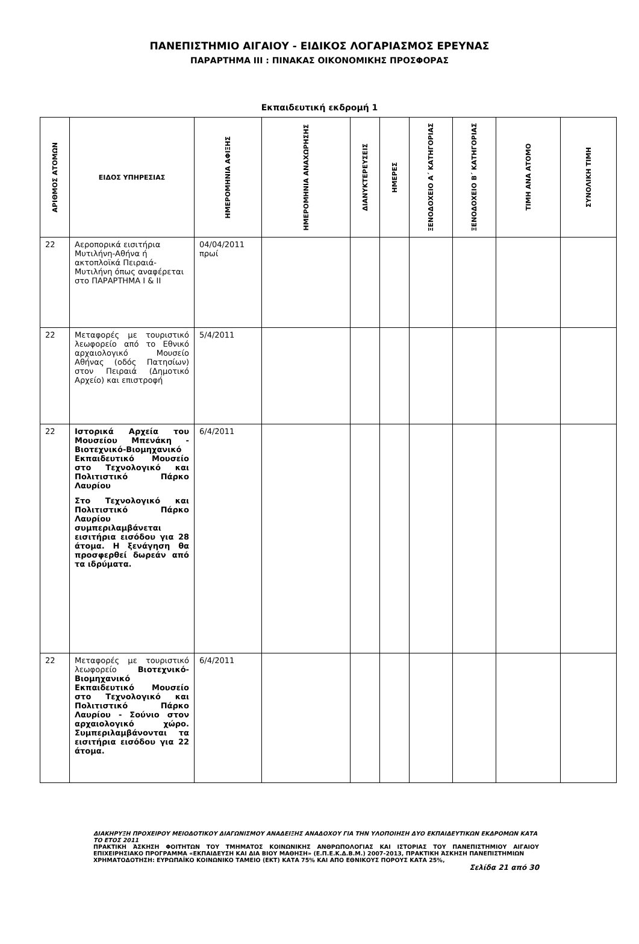ΠΑΝΕΠΙΣΤΗΜΙΟ ΑΙΓΑΙΟΥ - ΕΙΔΙΚΟΣ ΛΟΓΑΡΙΑΣΜΟΣ ΕΡΕΥΝΑΣ
ΠΑΡΑΡΤΗΜΑ ΙΙΙ : ΠΙΝΑΚΑΣ ΟΙΚΟΝΟΜΙΚΗΣ ΠΡΟΣΦΟΡΑΣ
Εκπαιδευτική εκδρομή 1
| ΑΡΙΘΜΟΣ ΑΤΟΜΩΝ | ΕΙΔΟΣ ΥΠΗΡΕΣΙΑΣ | ΗΜΕΡΟΜΗΝΙΑ ΑΦΙΞΗΣ | ΗΜΕΡΟΜΗΝΙΑ ΑΝΑΧΩΡΗΣΗΣ | ΔΙΑΝΥΚΤΕΡΕΥΣΕΙΣ | ΗΜΕΡΕΣ | ΞΕΝΟΔΟΧΕΙΟ Α΄ ΚΑΤΗΓΟΡΙΑΣ | ΞΕΝΟΔΟΧΕΙΟ Β΄ ΚΑΤΗΓΟΡΙΑΣ | ΤΙΜΗ ΑΝΑ ΑΤΟΜΟ | ΣΥΝΟΛΙΚΗ ΤΙΜΗ |
| --- | --- | --- | --- | --- | --- | --- | --- | --- | --- |
| 22 | Αεροπορικά εισιτήρια Μυτιλήνη-Αθήνα ή ακτοπλοϊκά Πειραιά-Μυτιλήνη όπως αναφέρεται στο ΠΑΡΑΡΤΗΜΑ Ι & ΙΙ | 04/04/2011 πρωί | | | | | | | |
| 22 | Μεταφορές με τουριστικό λεωφορείο από το Εθνικό αρχαιολογικό Μουσείο Αθήνας (οδός Πατησίων) στον Πειραιά (Δημοτικό Αρχείο) και επιστροφή | 5/4/2011 | | | | | | | |
| 22 | Ιστορικά Αρχεία του Μουσείου Μπενάκη - Βιοτεχνικό-Βιομηχανικό Εκπαιδευτικό Μουσείο στο Τεχνολογικό και Πολιτιστικό Πάρκο Λαυρίου Στο Τεχνολογικό και Πολιτιστικό Πάρκο Λαυρίου συμπεριλαμβάνεται εισιτήρια εισόδου για 28 άτομα. Η ξενάγηση θα προσφερθεί δωρεάν από τα ιδρύματα. | 6/4/2011 | | | | | | | |
| 22 | Μεταφορές με τουριστικό λεωφορείο Βιοτεχνικό-Βιομηχανικό Εκπαιδευτικό Μουσείο στο Τεχνολογικό και Πολιτιστικό Πάρκο Λαυρίου - Σούνιο στον αρχαιολογικό χώρο. Συμπεριλαμβάνονται τα εισιτήρια εισόδου για 22 άτομα. | 6/4/2011 | | | | | | | |
ΔΙΑΚΗΡΥΞΗ ΠΡΟΧΕΙΡΟΥ ΜΕΙΟΔΟΤΙΚΟΥ ΔΙΑΓΩΝΙΣΜΟΥ ΑΝΑΔΕΙΞΗΣ ΑΝΑΔΟΧΟΥ ΓΙΑ ΤΗΝ ΥΛΟΠΟΙΗΣΗ ΔΥΟ ΕΚΠΑΙΔΕΥΤΙΚΩΝ ΕΚΔΡΟΜΩΝ ΚΑΤΑ ΤΟ ΕΤΟΣ 2011
ΠΡΑΚΤΙΚΗ ΆΣΚΗΣΗ ΦΟΙΤΗΤΩΝ ΤΟΥ ΤΜΗΜΑΤΟΣ ΚΟΙΝΩΝΙΚΗΣ ΑΝΘΡΩΠΟΛΟΓΙΑΣ ΚΑΙ ΙΣΤΟΡΙΑΣ ΤΟΥ ΠΑΝΕΠΙΣΤΗΜΙΟΥ ΑΙΓΑΙΟΥ ΕΠΙΧΕΙΡΗΣΙΑΚΟ ΠΡΟΓΡΑΜΜΑ «ΕΚΠΑΙΔΕΥΣΗ ΚΑΙ ΔΙΑ ΒΙΟΥ ΜΑΘΗΣΗ» (Ε.Π.Ε.Κ.Δ.Β.Μ.) 2007-2013, ΠΡΑΚΤΙΚΗ ΆΣΚΗΣΗ ΠΑΝΕΠΙΣΤΗΜΙΩΝ
ΧΡΗΜΑΤΟΔΟΤΗΣΗ: ΕΥΡΩΠΑΪΚΟ ΚΟΙΝΩΝΙΚΟ ΤΑΜΕΙΟ (ΕΚΤ) ΚΑΤΑ 75% ΚΑΙ ΑΠΟ ΕΘΝΙΚΟΥΣ ΠΟΡΟΥΣ ΚΑΤΑ 25%,
Σελίδα 21 από 30